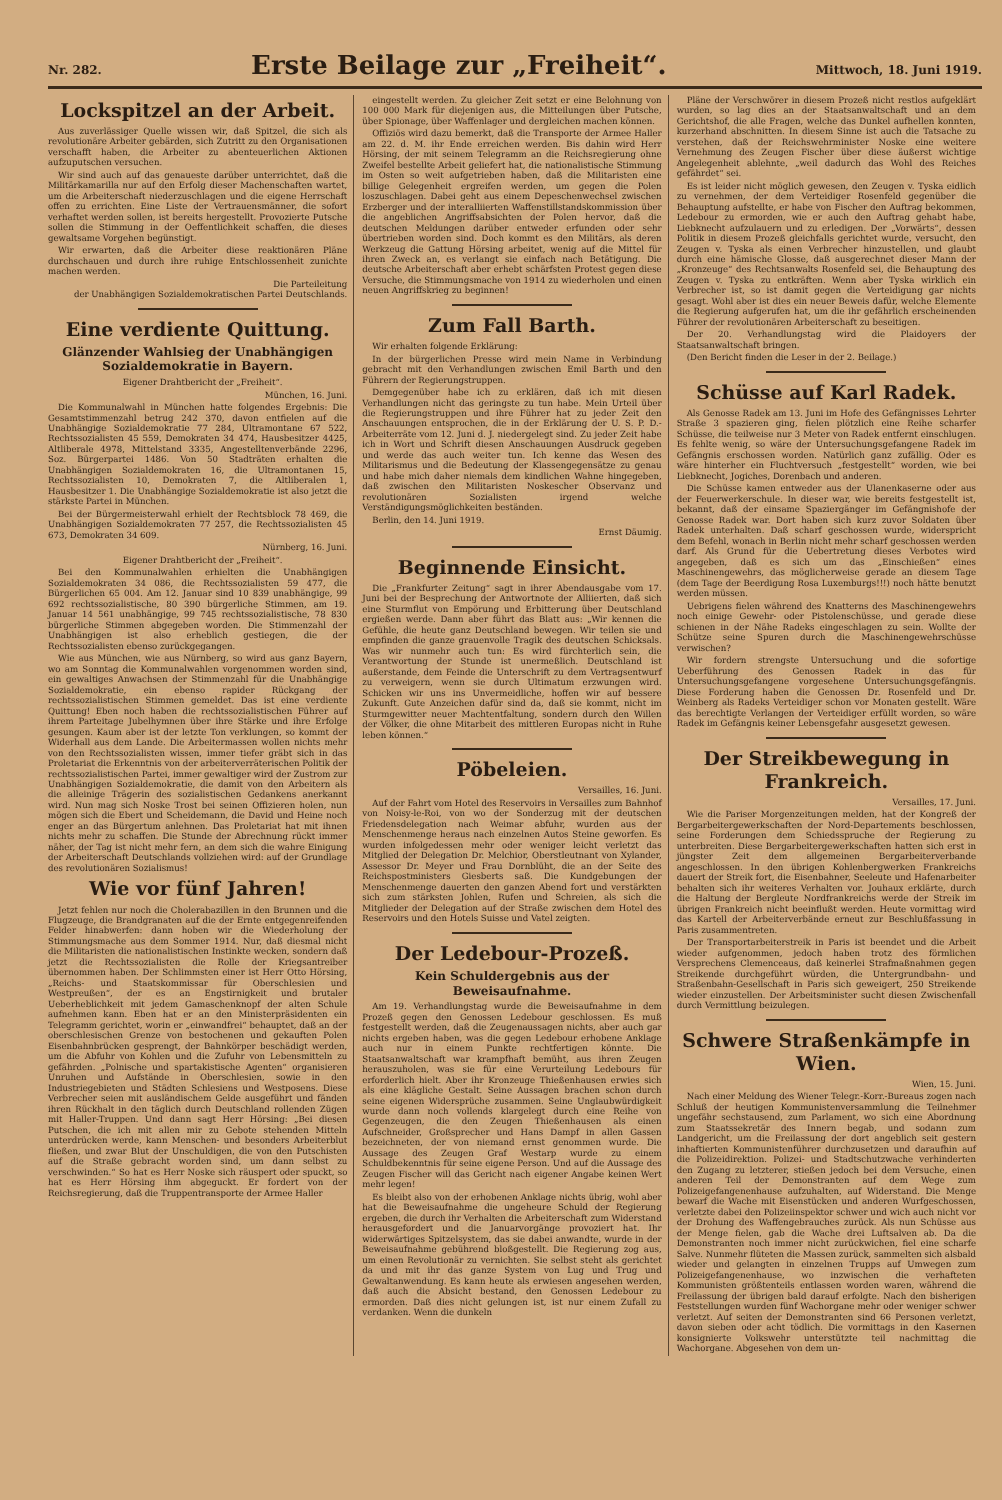Nr. 282.
Erste Beilage zur „Freiheit“.
Mittwoch, 18. Juni 1919.
Lockspitzel an der Arbeit.
Aus zuverlässiger Quelle wissen wir, daß Spitzel, die sich als revolutionäre Arbeiter gebärden, sich Zutritt zu den Organisationen verschafft haben, die Arbeiter zu abenteuerlichen Aktionen aufzuputschen versuchen.
Wir sind auch auf das genaueste darüber unterrichtet, daß die Militärkamarilla nur auf den Erfolg dieser Machenschaften wartet, um die Arbeiterschaft niederzuschlagen und die eigene Herrschaft offen zu errichten. Eine Liste der Vertrauensmänner, die sofort verhaftet werden sollen, ist bereits hergestellt. Provozierte Putsche sollen die Stimmung in der Oeffentlichkeit schaffen, die dieses gewaltsame Vorgehen begünstigt.
Wir erwarten, daß die Arbeiter diese reaktionären Pläne durchschauen und durch ihre ruhige Entschlossenheit zunichte machen werden.
Die Parteileitung
der Unabhängigen Sozialdemokratischen Partei Deutschlands.
Eine verdiente Quittung.
Glänzender Wahlsieg der Unabhängigen Sozialdemokratie in Bayern.
Eigener Drahtbericht der „Freiheit“.
München, 16. Juni.
Die Kommunalwahl in München hatte folgendes Ergebnis: Die Gesamtstimmenzahl betrug 242 370, davon entfielen auf die Unabhängige Sozialdemokratie 77 284, Ultramontane 67 522, Rechtssozialisten 45 559, Demokraten 34 474, Hausbesitzer 4425, Altliberale 4978, Mittelstand 3335, Angestelltenverbände 2296, Soz. Bürgerpartei 1486. Von 50 Stadträten erhalten die Unabhängigen Sozialdemokraten 16, die Ultramontanen 15, Rechtssozialisten 10, Demokraten 7, die Altliberalen 1, Hausbesitzer 1. Die Unabhängige Sozialdemokratie ist also jetzt die stärkste Partei in München.
Bei der Bürgermeisterwahl erhielt der Rechtsblock 78 469, die Unabhängigen Sozialdemokraten 77 257, die Rechtssozialisten 45 673, Demokraten 34 609.
Nürnberg, 16. Juni.
Eigener Drahtbericht der „Freiheit“.
Bei den Kommunalwahlen erhielten die Unabhängigen Sozialdemokraten 34 086, die Rechtssozialisten 59 477, die Bürgerlichen 65 004. Am 12. Januar sind 10 839 unabhängige, 99 692 rechtssozialistische, 80 390 bürgerliche Stimmen, am 19. Januar 14 561 unabhängige, 99 745 rechtssozialistische, 78 830 bürgerliche Stimmen abgegeben worden. Die Stimmenzahl der Unabhängigen ist also erheblich gestiegen, die der Rechtssozialisten ebenso zurückgegangen.
Wie aus München, wie aus Nürnberg, so wird aus ganz Bayern, wo am Sonntag die Kommunalwahlen vorgenommen worden sind, ein gewaltiges Anwachsen der Stimmenzahl für die Unabhängige Sozialdemokratie, ein ebenso rapider Rückgang der rechtssozialistischen Stimmen gemeldet. Das ist eine verdiente Quittung! Eben noch haben die rechtssozialistischen Führer auf ihrem Parteitage Jubelhymnen über ihre Stärke und ihre Erfolge gesungen. Kaum aber ist der letzte Ton verklungen, so kommt der Widerhall aus dem Lande. Die Arbeitermassen wollen nichts mehr von den Rechtssozialisten wissen, immer tiefer gräbt sich in das Proletariat die Erkenntnis von der arbeiterverräterischen Politik der rechtssozialistischen Partei, immer gewaltiger wird der Zustrom zur Unabhängigen Sozialdemokratie, die damit von den Arbeitern als die alleinige Trägerin des sozialistischen Gedankens anerkannt wird. Nun mag sich Noske Trost bei seinen Offizieren holen, nun mögen sich die Ebert und Scheidemann, die David und Heine noch enger an das Bürgertum anlehnen. Das Proletariat hat mit ihnen nichts mehr zu schaffen. Die Stunde der Abrechnung rückt immer näher, der Tag ist nicht mehr fern, an dem sich die wahre Einigung der Arbeiterschaft Deutschlands vollziehen wird: auf der Grundlage des revolutionären Sozialismus!
Wie vor fünf Jahren!
Jetzt fehlen nur noch die Cholerabazillen in den Brunnen und die Flugzeuge, die Brandgranaten auf die der Ernte entgegenreifenden Felder hinabwerfen: dann hoben wir die Wiederholung der Stimmungsmache aus dem Sommer 1914. Nur, daß diesmal nicht die Militaristen die nationalistischen Instinkte wecken, sondern daß jetzt die Rechtssozialisten die Rolle der Kriegsantreiber übernommen haben. Der Schlimmsten einer ist Herr Otto Hörsing, „Reichs- und Staatskommissar für Oberschlesien und Westpreußen“, der es an Engstirnigkeit und brutaler Ueberheblichkeit mit jedem Gamaschenknopf der alten Schule aufnehmen kann. Eben hat er an den Ministerpräsidenten ein Telegramm gerichtet, worin er „einwandfrei“ behauptet, daß an der oberschlesischen Grenze von bestochenen und gekauften Polen Eisenbahnbrücken gesprengt, der Bahnkörper beschädigt werden, um die Abfuhr von Kohlen und die Zufuhr von Lebensmitteln zu gefährden. „Polnische und spartakistische Agenten“ organisieren Unruhen und Aufstände in Oberschlesien, sowie in den Industriegebieten und Städten Schlesiens und Westposens. Diese Verbrecher seien mit ausländischem Gelde ausgeführt und fänden ihren Rückhalt in den täglich durch Deutschland rollenden Zügen mit Haller-Truppen. Und dann sagt Herr Hörsing: „Bei diesen Putschen, die ich mit allen mir zu Gebote stehenden Mitteln unterdrücken werde, kann Menschen- und besonders Arbeiterblut fließen, und zwar Blut der Unschuldigen, die von den Putschisten auf die Straße gebracht worden sind, um dann selbst zu verschwinden.“ So hat es Herr Noske sich räuspert oder spuckt, so hat es Herr Hörsing ihm abgeguckt. Er fordert von der Reichsregierung, daß die Truppentransporte der Armee Haller
eingestellt werden. Zu gleicher Zeit setzt er eine Belohnung von 100 000 Mark für diejenigen aus, die Mitteilungen über Putsche, über Spionage, über Waffenlager und dergleichen machen können.
Offiziös wird dazu bemerkt, daß die Transporte der Armee Haller am 22. d. M. ihr Ende erreichen werden. Bis dahin wird Herr Hörsing, der mit seinem Telegramm an die Reichsregierung ohne Zweifel bestellte Arbeit geliefert hat, die nationalistische Stimmung im Osten so weit aufgetrieben haben, daß die Militaristen eine billige Gelegenheit ergreifen werden, um gegen die Polen loszuschlagen. Dabei geht aus einem Depeschenwechsel zwischen Erzberger und der interalliierten Waffenstillstandskommission über die angeblichen Angriffsabsichten der Polen hervor, daß die deutschen Meldungen darüber entweder erfunden oder sehr übertrieben worden sind. Doch kommt es den Militärs, als deren Werkzeug die Gattung Hörsing arbeitet, wenig auf die Mittel für ihren Zweck an, es verlangt sie einfach nach Betätigung. Die deutsche Arbeiterschaft aber erhebt schärfsten Protest gegen diese Versuche, die Stimmungsmache von 1914 zu wiederholen und einen neuen Angriffskrieg zu beginnen!
Zum Fall Barth.
Wir erhalten folgende Erklärung:
In der bürgerlichen Presse wird mein Name in Verbindung gebracht mit den Verhandlungen zwischen Emil Barth und den Führern der Regierungstruppen.
Demgegenüber habe ich zu erklären, daß ich mit diesen Verhandlungen nicht das geringste zu tun habe. Mein Urteil über die Regierungstruppen und ihre Führer hat zu jeder Zeit den Anschauungen entsprochen, die in der Erklärung der U. S. P. D.-Arbeiterräte vom 12. Juni d. J. niedergelegt sind. Zu jeder Zeit habe ich in Wort und Schrift diesen Anschauungen Ausdruck gegeben und werde das auch weiter tun. Ich kenne das Wesen des Militarismus und die Bedeutung der Klassengegensätze zu genau und habe mich daher niemals dem kindlichen Wahne hingegeben, daß zwischen den Militaristen Noskescher Observanz und revolutionären Sozialisten irgend welche Verständigungsmöglichkeiten beständen.
Berlin, den 14. Juni 1919.
Ernst Däumig.
Beginnende Einsicht.
Die „Frankfurter Zeitung“ sagt in ihrer Abendausgabe vom 17. Juni bei der Besprechung der Antwortnote der Alliierten, daß sich eine Sturmflut von Empörung und Erbitterung über Deutschland ergießen werde. Dann aber führt das Blatt aus: „Wir kennen die Gefühle, die heute ganz Deutschland bewegen. Wir teilen sie und empfinden die ganze grauenvolle Tragik des deutschen Schicksals. Was wir nunmehr auch tun: Es wird fürchterlich sein, die Verantwortung der Stunde ist unermeßlich. Deutschland ist außerstande, dem Feinde die Unterschrift zu dem Vertragsentwurf zu verweigern, wenn sie durch Ultimatum erzwungen wird. Schicken wir uns ins Unvermeidliche, hoffen wir auf bessere Zukunft. Gute Anzeichen dafür sind da, daß sie kommt, nicht im Sturmgewitter neuer Machtentfaltung, sondern durch den Willen der Völker, die ohne Mitarbeit des mittleren Europas nicht in Ruhe leben können.“
Pöbeleien.
Versailles, 16. Juni.
Auf der Fahrt vom Hotel des Reservoirs in Versailles zum Bahnhof von Noisy-le-Roi, von wo der Sonderzug mit der deutschen Friedensdelegation nach Weimar abfuhr, wurden aus der Menschenmenge heraus nach einzelnen Autos Steine geworfen. Es wurden infolgedessen mehr oder weniger leicht verletzt das Mitglied der Delegation Dr. Melchior, Oberstleutnant von Xylander, Assessor Dr. Meyer und Frau Dornblüht, die an der Seite des Reichspostministers Giesberts saß. Die Kundgebungen der Menschenmenge dauerten den ganzen Abend fort und verstärkten sich zum stärksten Johlen, Rufen und Schreien, als sich die Mitglieder der Delegation auf der Straße zwischen dem Hotel des Reservoirs und den Hotels Suisse und Vatel zeigten.
Der Ledebour-Prozeß.
Kein Schuldergebnis aus der Beweisaufnahme.
Am 19. Verhandlungstag wurde die Beweisaufnahme in dem Prozeß gegen den Genossen Ledebour geschlossen. Es muß festgestellt werden, daß die Zeugenaussagen nichts, aber auch gar nichts ergeben haben, was die gegen Ledebour erhobene Anklage auch nur in einem Punkte rechtfertigen könnte. Die Staatsanwaltschaft war krampfhaft bemüht, aus ihren Zeugen herauszuholen, was sie für eine Verurteilung Ledebours für erforderlich hielt. Aber ihr Kronzeuge Thießenhausen erwies sich als eine klägliche Gestalt. Seine Aussagen brachen schon durch seine eigenen Widersprüche zusammen. Seine Unglaubwürdigkeit wurde dann noch vollends klargelegt durch eine Reihe von Gegenzeugen, die den Zeugen Thießenhausen als einen Aufschneider, Großsprecher und Hans Dampf in allen Gassen bezeichneten, der von niemand ernst genommen wurde. Die Aussage des Zeugen Graf Westarp wurde zu einem Schuldbekenntnis für seine eigene Person. Und auf die Aussage des Zeugen Fischer will das Gericht nach eigener Angabe keinen Wert mehr legen!
Es bleibt also von der erhobenen Anklage nichts übrig, wohl aber hat die Beweisaufnahme die ungeheure Schuld der Regierung ergeben, die durch ihr Verhalten die Arbeiterschaft zum Widerstand herausgefordert und die Januarvorgänge provoziert hat. Ihr widerwärtiges Spitzelsystem, das sie dabei anwandte, wurde in der Beweisaufnahme gebührend bloßgestellt. Die Regierung zog aus, um einen Revolutionär zu vernichten. Sie selbst steht als gerichtet da und mit ihr das ganze System von Lug und Trug und Gewaltanwendung. Es kann heute als erwiesen angesehen werden, daß auch die Absicht bestand, den Genossen Ledebour zu ermorden. Daß dies nicht gelungen ist, ist nur einem Zufall zu verdanken. Wenn die dunkeln
Pläne der Verschwörer in diesem Prozeß nicht restlos aufgeklärt wurden, so lag dies an der Staatsanwaltschaft und an dem Gerichtshof, die alle Fragen, welche das Dunkel aufhellen konnten, kurzerhand abschnitten. In diesem Sinne ist auch die Tatsache zu verstehen, daß der Reichswehrminister Noske eine weitere Vernehmung des Zeugen Fischer über diese äußerst wichtige Angelegenheit ablehnte, „weil dadurch das Wohl des Reiches gefährdet“ sei.
Es ist leider nicht möglich gewesen, den Zeugen v. Tyska eidlich zu vernehmen, der dem Verteidiger Rosenfeld gegenüber die Behauptung aufstellte, er habe von Fischer den Auftrag bekommen, Ledebour zu ermorden, wie er auch den Auftrag gehabt habe, Liebknecht aufzulauern und zu erledigen. Der „Vorwärts“, dessen Politik in diesem Prozeß gleichfalls gerichtet wurde, versucht, den Zeugen v. Tyska als einen Verbrecher hinzustellen, und glaubt durch eine hämische Glosse, daß ausgerechnet dieser Mann der „Kronzeuge“ des Rechtsanwalts Rosenfeld sei, die Behauptung des Zeugen v. Tyska zu entkräften. Wenn aber Tyska wirklich ein Verbrecher ist, so ist damit gegen die Verteidigung gar nichts gesagt. Wohl aber ist dies ein neuer Beweis dafür, welche Elemente die Regierung aufgerufen hat, um die ihr gefährlich erscheinenden Führer der revolutionären Arbeiterschaft zu beseitigen.
Der 20. Verhandlungstag wird die Plaidoyers der Staatsanwaltschaft bringen.
(Den Bericht finden die Leser in der 2. Beilage.)
Schüsse auf Karl Radek.
Als Genosse Radek am 13. Juni im Hofe des Gefängnisses Lehrter Straße 3 spazieren ging, fielen plötzlich eine Reihe scharfer Schüsse, die teilweise nur 3 Meter von Radek entfernt einschlugen. Es fehlte wenig, so wäre der Untersuchungsgefangene Radek im Gefängnis erschossen worden. Natürlich ganz zufällig. Oder es wäre hinterher ein Fluchtversuch „festgestellt“ worden, wie bei Liebknecht, Jogiches, Dorenbach und anderen.
Die Schüsse kamen entweder aus der Ulanenkaserne oder aus der Feuerwerkerschule. In dieser war, wie bereits festgestellt ist, bekannt, daß der einsame Spaziergänger im Gefängnishofe der Genosse Radek war. Dort haben sich kurz zuvor Soldaten über Radek unterhalten. Daß scharf geschossen wurde, widerspricht dem Befehl, wonach in Berlin nicht mehr scharf geschossen werden darf. Als Grund für die Uebertretung dieses Verbotes wird angegeben, daß es sich um das „Einschießen“ eines Maschinengewehrs, das möglicherweise gerade an diesem Tage (dem Tage der Beerdigung Rosa Luxemburgs!!!) noch hätte benutzt werden müssen.
Uebrigens fielen während des Knatterns des Maschinengewehrs noch einige Gewehr- oder Pistolenschüsse, und gerade diese schienen in der Nähe Radeks eingeschlagen zu sein. Wollte der Schütze seine Spuren durch die Maschinengewehrschüsse verwischen?
Wir fordern strengste Untersuchung und die sofortige Ueberführung des Genossen Radek in das für Untersuchungsgefangene vorgesehene Untersuchungsgefängnis. Diese Forderung haben die Genossen Dr. Rosenfeld und Dr. Weinberg als Radeks Verteidiger schon vor Monaten gestellt. Wäre das berechtigte Verlangen der Verteidiger erfüllt worden, so wäre Radek im Gefängnis keiner Lebensgefahr ausgesetzt gewesen.
Der Streikbewegung in Frankreich.
Versailles, 17. Juni.
Wie die Pariser Morgenzeitungen melden, hat der Kongreß der Bergarbeitergewerkschaften der Nord-Departements beschlossen, seine Forderungen dem Schiedsspruche der Regierung zu unterbreiten. Diese Bergarbeitergewerkschaften hatten sich erst in jüngster Zeit dem allgemeinen Bergarbeiterverbande angeschlossen. In den übrigen Kohlenbergwerken Frankreichs dauert der Streik fort, die Eisenbahner, Seeleute und Hafenarbeiter behalten sich ihr weiteres Verhalten vor. Jouhaux erklärte, durch die Haltung der Bergleute Nordfrankreichs werde der Streik im übrigen Frankreich nicht beeinflußt werden. Heute vormittag wird das Kartell der Arbeiterverbände erneut zur Beschlußfassung in Paris zusammentreten.
Der Transportarbeiterstreik in Paris ist beendet und die Arbeit wieder aufgenommen, jedoch haben trotz des förmlichen Versprechens Clemenceaus, daß keinerlei Strafmaßnahmen gegen Streikende durchgeführt würden, die Untergrundbahn- und Straßenbahn-Gesellschaft in Paris sich geweigert, 250 Streikende wieder einzustellen. Der Arbeitsminister sucht diesen Zwischenfall durch Vermittlung beizulegen.
Schwere Straßenkämpfe in Wien.
Wien, 15. Juni.
Nach einer Meldung des Wiener Telegr.-Korr.-Bureaus zogen nach Schluß der heutigen Kommunistenversammlung die Teilnehmer ungefähr sechstausend, zum Parlament, wo sich eine Abordnung zum Staatssekretär des Innern begab, und sodann zum Landgericht, um die Freilassung der dort angeblich seit gestern inhaftierten Kommunistenführer durchzusetzen und daraufhin auf die Polizeidirektion. Polizei- und Stadtschutzwache verhinderten den Zugang zu letzterer, stießen jedoch bei dem Versuche, einen anderen Teil der Demonstranten auf dem Wege zum Polizeigefangenenhause aufzuhalten, auf Widerstand. Die Menge bewarf die Wache mit Eisenstücken und anderen Wurfgeschossen, verletzte dabei den Polizeiinspektor schwer und wich auch nicht vor der Drohung des Waffengebrauches zurück. Als nun Schüsse aus der Menge fielen, gab die Wache drei Luftsalven ab. Da die Demonstranten noch immer nicht zurückwichen, fiel eine scharfe Salve. Nunmehr flüteten die Massen zurück, sammelten sich alsbald wieder und gelangten in einzelnen Trupps auf Umwegen zum Polizeigefangenenhause, wo inzwischen die verhafteten Kommunisten größtenteils entlassen worden waren, während die Freilassung der übrigen bald darauf erfolgte. Nach den bisherigen Feststellungen wurden fünf Wachorgane mehr oder weniger schwer verletzt. Auf seiten der Demonstranten sind 66 Personen verletzt, davon sieben oder acht tödlich. Die vormittags in den Kasernen konsignierte Volkswehr unterstützte teil nachmittag die Wachorgane. Abgesehen von dem un-